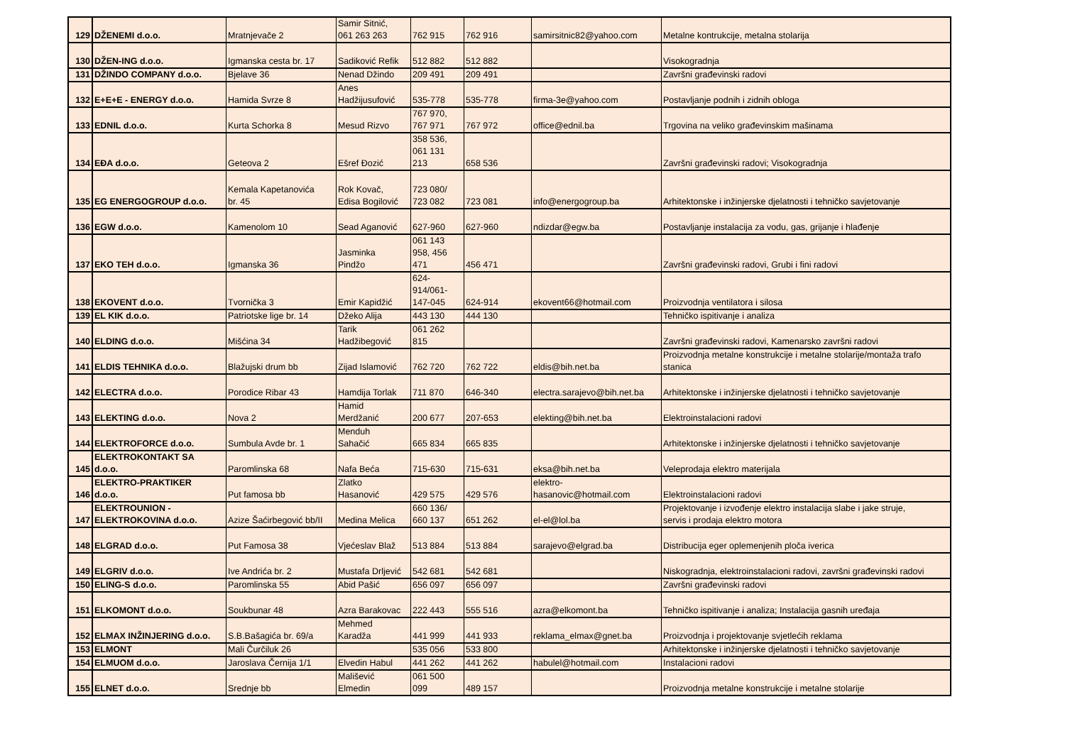| 129 | DŽENEMI d.o.o. | Mratnjevače 2 | Samir Sitnić, 061 263 263 | 762 915 | 762 916 | samirsitnic82@yahoo.com | Metalne kontrukcije, metalna stolarija |
| 130 | DŽEN-ING d.o.o. | Igmanska cesta br. 17 | Sadiković Refik | 512 882 | 512 882 | | Visokogradnja |
| 131 | DŽINDO COMPANY d.o.o. | Bjelave 36 | Nenad Džindo | 209 491 | 209 491 | | Završni građevinski radovi |
| 132 | E+E+E - ENERGY d.o.o. | Hamida Svrze 8 | Anes Hadžijusufović | 535-778 | 535-778 | firma-3e@yahoo.com | Postavljanje podnih i zidnih obloga |
| 133 | EDNIL d.o.o. | Kurta Schorka 8 | Mesud Rizvo | 767 970, 767 971 | 767 972 | office@ednil.ba | Trgovina na veliko građevinskim mašinama |
| 134 | EĐA d.o.o. | Geteova 2 | Ešref Đozić | 358 536, 061 131 213 | 658 536 | | Završni građevinski radovi; Visokogradnja |
| 135 | EG ENERGOGROUP d.o.o. | Kemala Kapetanovića br. 45 | Rok Kovač, Edisa Bogilović | 723 080/ 723 082 | 723 081 | info@energogroup.ba | Arhitektonske i inžinjerske djelatnosti i tehničko savjetovanje |
| 136 | EGW d.o.o. | Kamenolom 10 | Sead Aganović | 627-960 | 627-960 | ndizdar@egw.ba | Postavljanje instalacija za vodu, gas, grijanje i hlađenje |
| 137 | EKO TEH d.o.o. | Igmanska 36 | Jasminka Pindžo | 061 143 958, 456 471 | 456 471 | | Završni građevinski radovi, Grubi i fini radovi |
| 138 | EKOVENT d.o.o. | Tvornička 3 | Emir Kapidžić | 624- 914/061- 147-045 | 624-914 | ekovent66@hotmail.com | Proizvodnja ventilatora i silosa |
| 139 | EL KIK d.o.o. | Patriotske lige br. 14 | Džeko Alija | 443 130 | 444 130 | | Tehničko ispitivanje i analiza |
| 140 | ELDING d.o.o. | Mišćina 34 | Tarik Hadžibegović | 061 262 815 | | | Završni građevinski radovi, Kamenarsko završni radovi |
| 141 | ELDIS TEHNIKA d.o.o. | Blažujski drum bb | Zijad Islamović | 762 720 | 762 722 | eldis@bih.net.ba | Proizvodnja metalne konstrukcije i metalne stolarije/montaža trafo stanica |
| 142 | ELECTRA d.o.o. | Porodice Ribar 43 | Hamdija Torlak | 711 870 | 646-340 | electra.sarajevo@bih.net.ba | Arhitektonske i inžinjerske djelatnosti i tehničko savjetovanje |
| 143 | ELEKTING d.o.o. | Nova 2 | Hamid Merdžanić | 200 677 | 207-653 | elekting@bih.net.ba | Elektroinstalacioni radovi |
| 144 | ELEKTROFORCE d.o.o. | Sumbula Avde br. 1 | Menduh Sahačić | 665 834 | 665 835 | | Arhitektonske i inžinjerske djelatnosti i tehničko savjetovanje |
| 145 | ELEKTROKONTAKT SA d.o.o. | Paromlinska 68 | Nafa Beća | 715-630 | 715-631 | eksa@bih.net.ba | Veleprodaja elektro materijala |
| 146 | ELEKTRO-PRAKTIKER d.o.o. | Put famosa bb | Zlatko Hasanović | 429 575 | 429 576 | elektro- hasanovic@hotmail.com | Elektroinstalacioni radovi |
| 147 | ELEKTROUNION - ELEKTROKOVINA d.o.o. | Azize Šaćirbegović bb/II | Medina Melica | 660 136/ 660 137 | 651 262 | el-el@lol.ba | Projektovanje i izvođenje elektro instalacija slabe i jake struje, servis i prodaja elektro motora |
| 148 | ELGRAD d.o.o. | Put Famosa 38 | Vjećeslav Blaž | 513 884 | 513 884 | sarajevo@elgrad.ba | Distribucija eger oplemenjenih ploča iverica |
| 149 | ELGRIV d.o.o. | Ive Andrića br. 2 | Mustafa Drljević | 542 681 | 542 681 | | Niskogradnja, elektroinstalacioni radovi, završni građevinski radovi |
| 150 | ELING-S d.o.o. | Paromlinska 55 | Abid Pašić | 656 097 | 656 097 | | Završni građevinski radovi |
| 151 | ELKOMONT d.o.o. | Soukbunar 48 | Azra Barakovac | 222 443 | 555 516 | azra@elkomont.ba | Tehničko ispitivanje i analiza; Instalacija gasnih uređaja |
| 152 | ELMAX INŽINJERING d.o.o. | S.B.Bašagića br. 69/a | Mehmed Karadža | 441 999 | 441 933 | reklama_elmax@gnet.ba | Proizvodnja i projektovanje svjetlećih reklama |
| 153 | ELMONT | Mali Čurčiluk 26 | | 535 056 | 533 800 | | Arhitektonske i inžinjerske djelatnosti i tehničko savjetovanje |
| 154 | ELMUOM d.o.o. | Jaroslava Černija 1/1 | Elvedin Habul | 441 262 | 441 262 | habulel@hotmail.com | Instalacioni radovi |
| 155 | ELNET d.o.o. | Srednje bb | Mališević Elmedin | 061 500 099 | 489 157 | | Proizvodnja metalne konstrukcije i metalne stolarije |